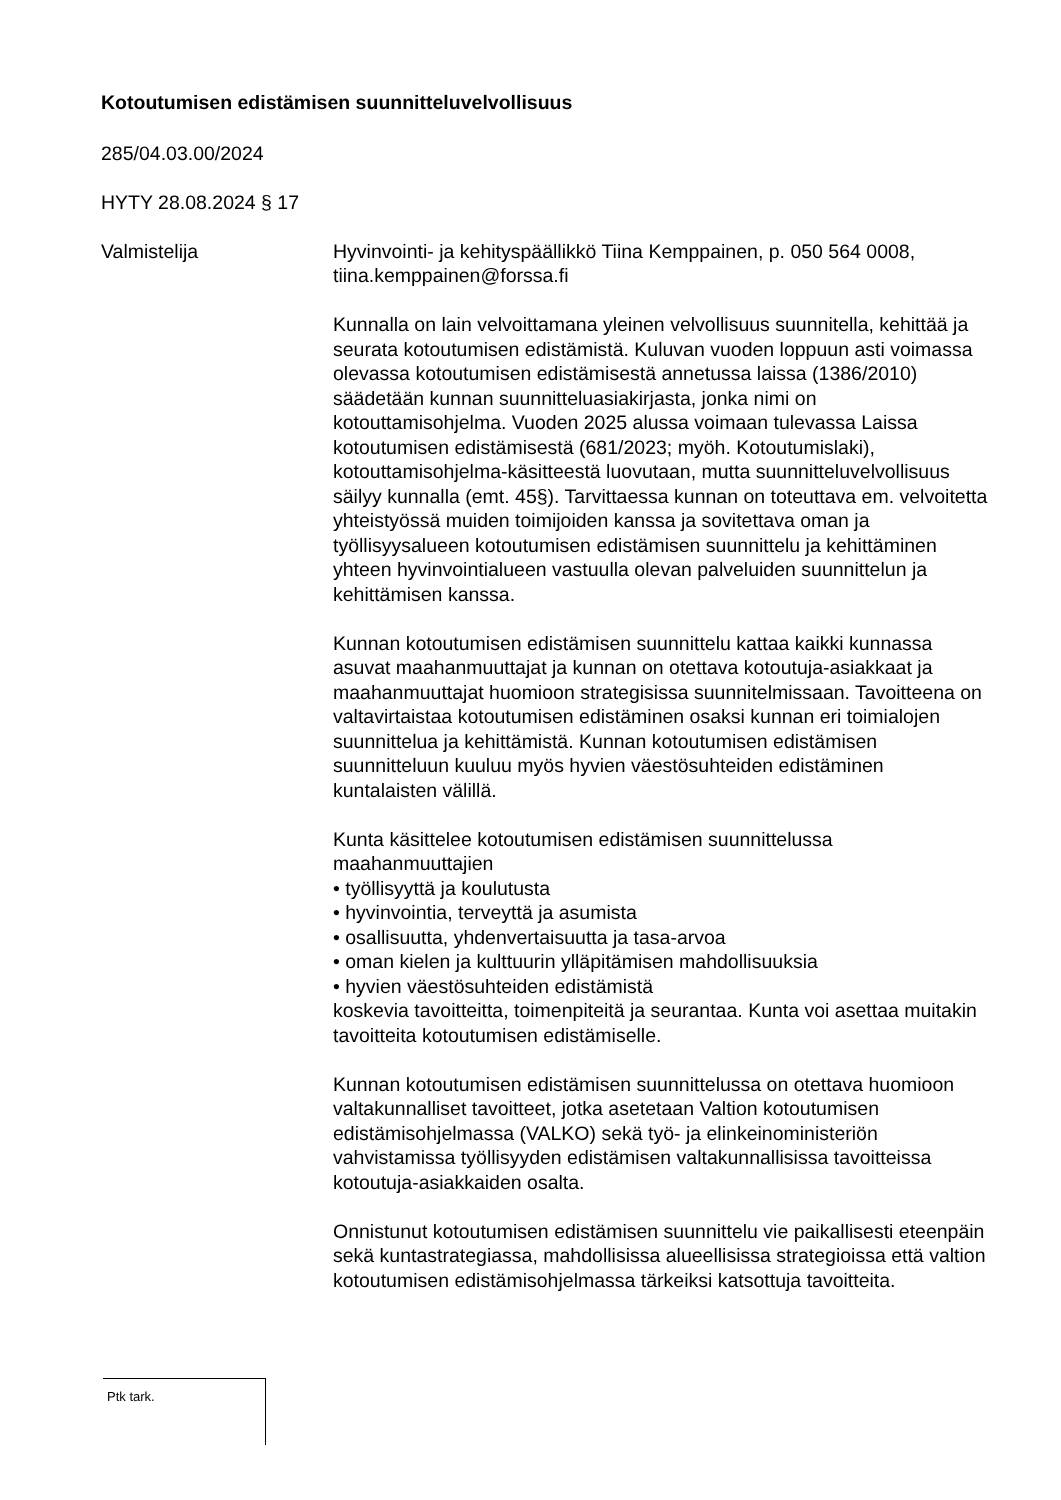Kotoutumisen edistämisen suunnitteluvelvollisuus
285/04.03.00/2024
HYTY 28.08.2024 § 17
Valmistelija Hyvinvointi- ja kehityspäällikkö Tiina Kemppainen, p. 050 564 0008, tiina.kemppainen@forssa.fi
Kunnalla on lain velvoittamana yleinen velvollisuus suunnitella, kehittää ja seurata kotoutumisen edistämistä. Kuluvan vuoden loppuun asti voimassa olevassa kotoutumisen edistämisestä annetussa laissa (1386/2010) säädetään kunnan suunnitteluasiakirjasta, jonka nimi on kotouttamisohjelma. Vuoden 2025 alussa voimaan tulevassa Laissa kotoutumisen edistämisestä (681/2023; myöh. Kotoutumislaki), kotouttamisohjelma-käsitteestä luovutaan, mutta suunnitteluvelvollisuus säilyy kunnalla (emt. 45§). Tarvittaessa kunnan on toteuttava em. velvoitetta yhteistyössä muiden toimijoiden kanssa ja sovitettava oman ja työllisyysalueen kotoutumisen edistämisen suunnittelu ja kehittäminen yhteen hyvinvointialueen vastuulla olevan palveluiden suunnittelun ja kehittämisen kanssa.
Kunnan kotoutumisen edistämisen suunnittelu kattaa kaikki kunnassa asuvat maahanmuuttajat ja kunnan on otettava kotoutuja-asiakkaat ja maahanmuuttajat huomioon strategisissa suunnitelmissaan. Tavoitteena on valtavirtaistaa kotoutumisen edistäminen osaksi kunnan eri toimialojen suunnittelua ja kehittämistä. Kunnan kotoutumisen edistämisen suunnitteluun kuuluu myös hyvien väestösuhteiden edistäminen kuntalaisten välillä.
Kunta käsittelee kotoutumisen edistämisen suunnittelussa maahanmuuttajien
• työllisyyttä ja koulutusta
• hyvinvointia, terveyttä ja asumista
• osallisuutta, yhdenvertaisuutta ja tasa-arvoa
• oman kielen ja kulttuurin ylläpitämisen mahdollisuuksia
• hyvien väestösuhteiden edistämistä
koskevia tavoitteitta, toimenpiteitä ja seurantaa. Kunta voi asettaa muitakin tavoitteita kotoutumisen edistämiselle.
Kunnan kotoutumisen edistämisen suunnittelussa on otettava huomioon valtakunnalliset tavoitteet, jotka asetetaan Valtion kotoutumisen edistämisohjelmassa (VALKO) sekä työ- ja elinkeinoministeriön vahvistamissa työllisyyden edistämisen valtakunnallisissa tavoitteissa kotoutuja-asiakkaiden osalta.
Onnistunut kotoutumisen edistämisen suunnittelu vie paikallisesti eteenpäin sekä kuntastrategiassa, mahdollisissa alueellisissa strategioissa että valtion kotoutumisen edistämisohjelmassa tärkeiksi katsottuja tavoitteita.
Ptk tark.